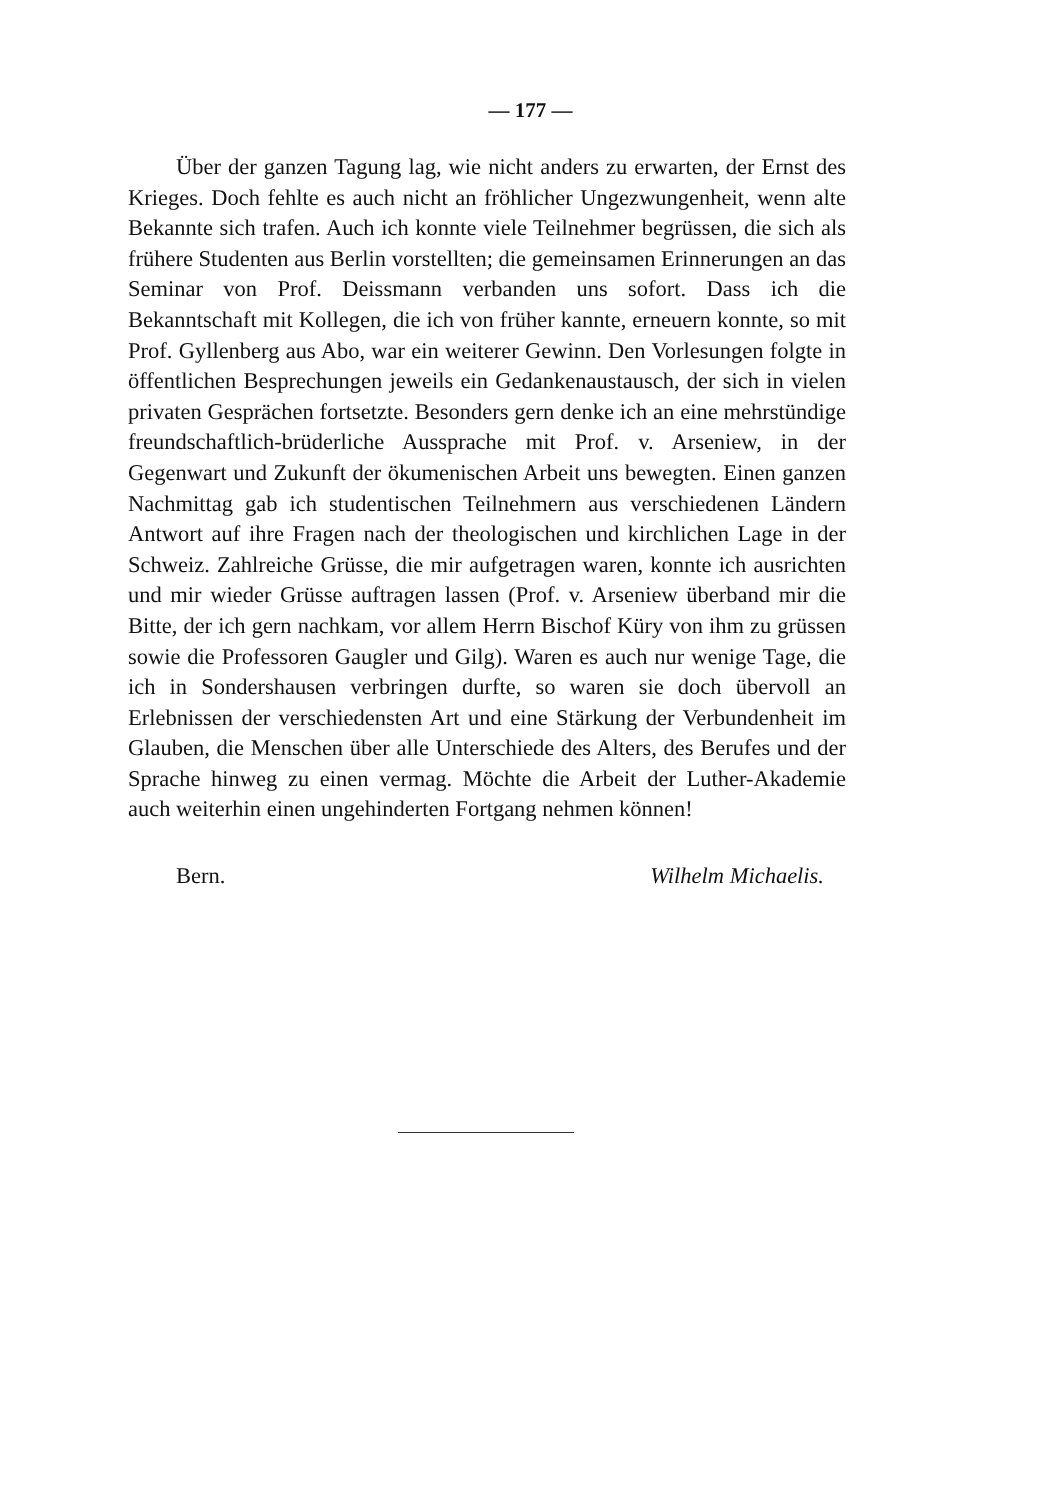— 177 —
Über der ganzen Tagung lag, wie nicht anders zu erwarten, der Ernst des Krieges. Doch fehlte es auch nicht an fröhlicher Ungezwungenheit, wenn alte Bekannte sich trafen. Auch ich konnte viele Teilnehmer begrüssen, die sich als frühere Studenten aus Berlin vorstellten; die gemeinsamen Erinnerungen an das Seminar von Prof. Deissmann verbanden uns sofort. Dass ich die Bekanntschaft mit Kollegen, die ich von früher kannte, erneuern konnte, so mit Prof. Gyllenberg aus Abo, war ein weiterer Gewinn. Den Vorlesungen folgte in öffentlichen Besprechungen jeweils ein Gedankenaustausch, der sich in vielen privaten Gesprächen fortsetzte. Besonders gern denke ich an eine mehrstündige freundschaftlich-brüderliche Aussprache mit Prof. v. Arseniew, in der Gegenwart und Zukunft der ökumenischen Arbeit uns bewegten. Einen ganzen Nachmittag gab ich studentischen Teilnehmern aus verschiedenen Ländern Antwort auf ihre Fragen nach der theologischen und kirchlichen Lage in der Schweiz. Zahlreiche Grüsse, die mir aufgetragen waren, konnte ich ausrichten und mir wieder Grüsse auftragen lassen (Prof. v. Arseniew überband mir die Bitte, der ich gern nachkam, vor allem Herrn Bischof Küry von ihm zu grüssen sowie die Professoren Gaugler und Gilg). Waren es auch nur wenige Tage, die ich in Sondershausen verbringen durfte, so waren sie doch übervoll an Erlebnissen der verschiedensten Art und eine Stärkung der Verbundenheit im Glauben, die Menschen über alle Unterschiede des Alters, des Berufes und der Sprache hinweg zu einen vermag. Möchte die Arbeit der Luther-Akademie auch weiterhin einen ungehinderten Fortgang nehmen können!
Bern. Wilhelm Michaelis.